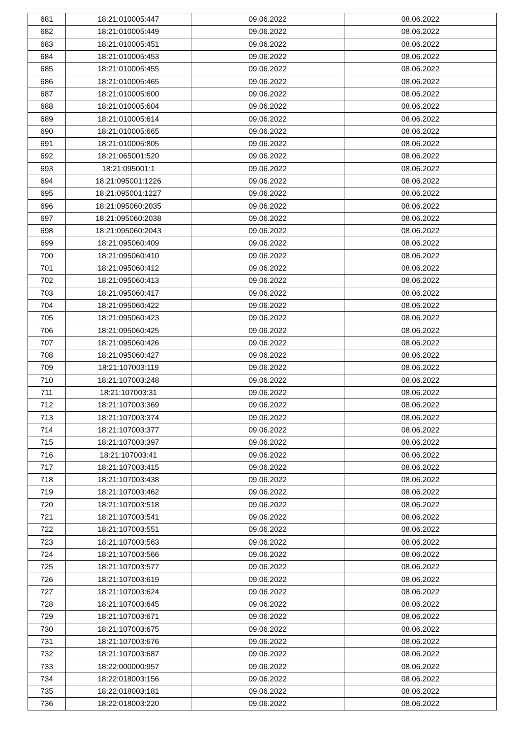| 681 | 18:21:010005:447 | 09.06.2022 | 08.06.2022 |
| 682 | 18:21:010005:449 | 09.06.2022 | 08.06.2022 |
| 683 | 18:21:010005:451 | 09.06.2022 | 08.06.2022 |
| 684 | 18:21:010005:453 | 09.06.2022 | 08.06.2022 |
| 685 | 18:21:010005:455 | 09.06.2022 | 08.06.2022 |
| 686 | 18:21:010005:465 | 09.06.2022 | 08.06.2022 |
| 687 | 18:21:010005:600 | 09.06.2022 | 08.06.2022 |
| 688 | 18:21:010005:604 | 09.06.2022 | 08.06.2022 |
| 689 | 18:21:010005:614 | 09.06.2022 | 08.06.2022 |
| 690 | 18:21:010005:665 | 09.06.2022 | 08.06.2022 |
| 691 | 18:21:010005:805 | 09.06.2022 | 08.06.2022 |
| 692 | 18:21:065001:520 | 09.06.2022 | 08.06.2022 |
| 693 | 18:21:095001:1 | 09.06.2022 | 08.06.2022 |
| 694 | 18:21:095001:1226 | 09.06.2022 | 08.06.2022 |
| 695 | 18:21:095001:1227 | 09.06.2022 | 08.06.2022 |
| 696 | 18:21:095060:2035 | 09.06.2022 | 08.06.2022 |
| 697 | 18:21:095060:2038 | 09.06.2022 | 08.06.2022 |
| 698 | 18:21:095060:2043 | 09.06.2022 | 08.06.2022 |
| 699 | 18:21:095060:409 | 09.06.2022 | 08.06.2022 |
| 700 | 18:21:095060:410 | 09.06.2022 | 08.06.2022 |
| 701 | 18:21:095060:412 | 09.06.2022 | 08.06.2022 |
| 702 | 18:21:095060:413 | 09.06.2022 | 08.06.2022 |
| 703 | 18:21:095060:417 | 09.06.2022 | 08.06.2022 |
| 704 | 18:21:095060:422 | 09.06.2022 | 08.06.2022 |
| 705 | 18:21:095060:423 | 09.06.2022 | 08.06.2022 |
| 706 | 18:21:095060:425 | 09.06.2022 | 08.06.2022 |
| 707 | 18:21:095060:426 | 09.06.2022 | 08.06.2022 |
| 708 | 18:21:095060:427 | 09.06.2022 | 08.06.2022 |
| 709 | 18:21:107003:119 | 09.06.2022 | 08.06.2022 |
| 710 | 18:21:107003:248 | 09.06.2022 | 08.06.2022 |
| 711 | 18:21:107003:31 | 09.06.2022 | 08.06.2022 |
| 712 | 18:21:107003:369 | 09.06.2022 | 08.06.2022 |
| 713 | 18:21:107003:374 | 09.06.2022 | 08.06.2022 |
| 714 | 18:21:107003:377 | 09.06.2022 | 08.06.2022 |
| 715 | 18:21:107003:397 | 09.06.2022 | 08.06.2022 |
| 716 | 18:21:107003:41 | 09.06.2022 | 08.06.2022 |
| 717 | 18:21:107003:415 | 09.06.2022 | 08.06.2022 |
| 718 | 18:21:107003:438 | 09.06.2022 | 08.06.2022 |
| 719 | 18:21:107003:462 | 09.06.2022 | 08.06.2022 |
| 720 | 18:21:107003:518 | 09.06.2022 | 08.06.2022 |
| 721 | 18:21:107003:541 | 09.06.2022 | 08.06.2022 |
| 722 | 18:21:107003:551 | 09.06.2022 | 08.06.2022 |
| 723 | 18:21:107003:563 | 09.06.2022 | 08.06.2022 |
| 724 | 18:21:107003:566 | 09.06.2022 | 08.06.2022 |
| 725 | 18:21:107003:577 | 09.06.2022 | 08.06.2022 |
| 726 | 18:21:107003:619 | 09.06.2022 | 08.06.2022 |
| 727 | 18:21:107003:624 | 09.06.2022 | 08.06.2022 |
| 728 | 18:21:107003:645 | 09.06.2022 | 08.06.2022 |
| 729 | 18:21:107003:671 | 09.06.2022 | 08.06.2022 |
| 730 | 18:21:107003:675 | 09.06.2022 | 08.06.2022 |
| 731 | 18:21:107003:676 | 09.06.2022 | 08.06.2022 |
| 732 | 18:21:107003:687 | 09.06.2022 | 08.06.2022 |
| 733 | 18:22:000000:957 | 09.06.2022 | 08.06.2022 |
| 734 | 18:22:018003:156 | 09.06.2022 | 08.06.2022 |
| 735 | 18:22:018003:181 | 09.06.2022 | 08.06.2022 |
| 736 | 18:22:018003:220 | 09.06.2022 | 08.06.2022 |